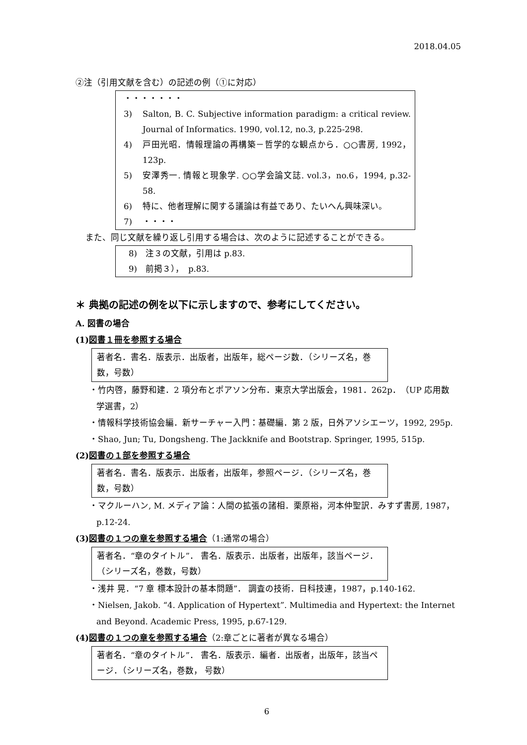2018.04.05
②注（引用文献を含む）の記述の例（①に対応）
・・・・・・・
3) Salton, B. C. Subjective information paradigm: a critical review. Journal of Informatics. 1990, vol.12, no.3, p.225-298.
4) 戸田光昭．情報理論の再構築－哲学的な観点から．○○書房, 1992，123p.
5) 安澤秀一. 情報と現象学. ○○学会論文誌. vol.3，no.6，1994, p.32-58.
6) 特に、他者理解に関する議論は有益であり、たいへん興味深い。
7) ・・・・
また、同じ文献を繰り返し引用する場合は、次のように記述することができる。
8)　注３の文献，引用は p.83.
9)　前掲３），　p.83.
＊ 典拠の記述の例を以下に示しますので、参考にしてください。
A. 図書の場合
(1)図書１冊を参照する場合
著者名．書名．版表示．出版者，出版年，総ページ数．（シリーズ名，巻数，号数）
・竹内啓，藤野和建．2 項分布とポアソン分布．東京大学出版会，1981．262p．（UP 応用数学選書，2）
・情報科学技術協会編．新サーチャー入門：基礎編．第 2 版，日外アソシエーツ，1992, 295p.
・Shao, Jun; Tu, Dongsheng. The Jackknife and Bootstrap. Springer, 1995, 515p.
(2)図書の１部を参照する場合
著者名．書名．版表示．出版者，出版年，参照ページ．（シリーズ名，巻数，号数）
・マクルーハン, M. メディア論：人間の拡張の諸相．栗原裕，河本仲聖訳．みすず書房, 1987，p.12-24.
(3)図書の１つの章を参照する場合（1:通常の場合）
著者名．“章のタイトル”． 書名．版表示．出版者，出版年，該当ページ．（シリーズ名，巻数，号数）
・浅井 晃．“7 章 標本設計の基本問題”． 調査の技術．日科技連，1987，p.140-162.
・Nielsen, Jakob. “4. Application of Hypertext”. Multimedia and Hypertext: the Internet and Beyond. Academic Press, 1995, p.67-129.
(4)図書の１つの章を参照する場合（2:章ごとに著者が異なる場合）
著者名．“章のタイトル”． 書名．版表示．編者．出版者，出版年，該当ページ．（シリーズ名，巻数， 号数）
6